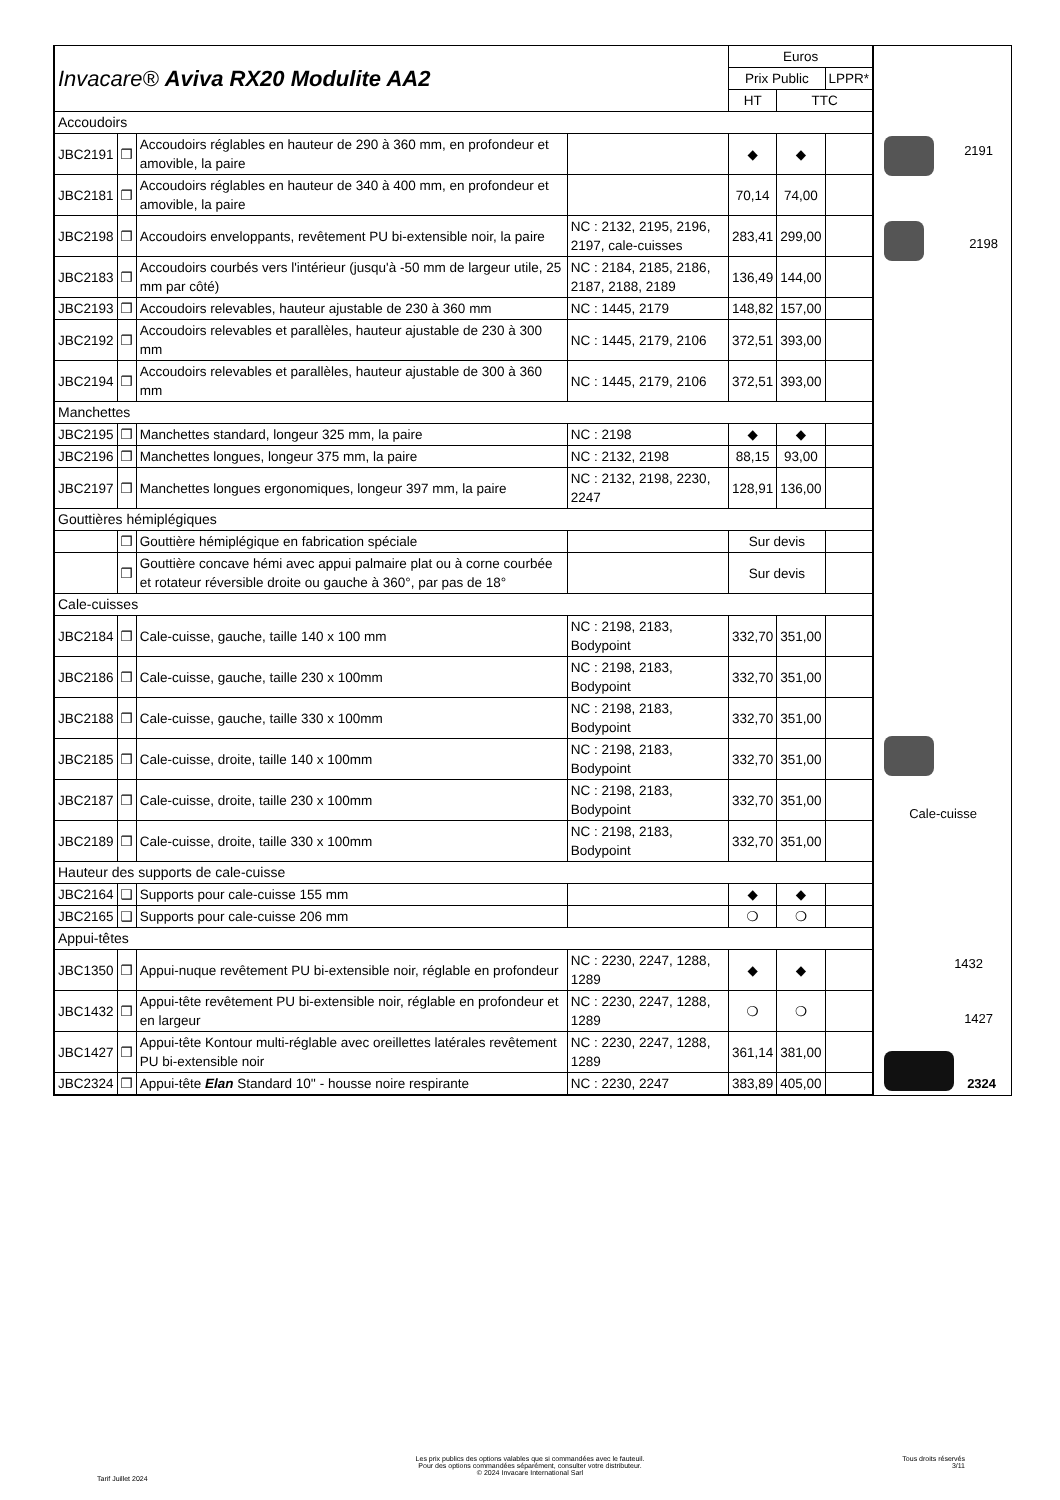| Invacare® Aviva RX20 Modulite AA2 | | | | Euros | | |
| --- | --- | --- | --- | --- | --- | --- |
| | | | | Prix Public | | LPPR* |
| | | | | HT | TTC | |
| Accoudoirs | | | | | | |
| JBC2191 | ❒ | Accoudoirs réglables en hauteur de 290 à 360 mm, en profondeur et amovible, la paire | | ◆ | ◆ | |
| JBC2181 | ❒ | Accoudoirs réglables en hauteur de 340 à 400 mm, en profondeur et amovible, la paire | | 70,14 | 74,00 | |
| JBC2198 | ❒ | Accoudoirs enveloppants, revêtement PU bi-extensible noir, la paire | NC : 2132, 2195, 2196, 2197, cale-cuisses | 283,41 | 299,00 | |
| JBC2183 | ❒ | Accoudoirs courbés vers l'intérieur (jusqu'à -50 mm de largeur utile, 25 mm par côté) | NC : 2184, 2185, 2186, 2187, 2188, 2189 | 136,49 | 144,00 | |
| JBC2193 | ❒ | Accoudoirs relevables, hauteur ajustable de 230 à 360 mm | NC : 1445, 2179 | 148,82 | 157,00 | |
| JBC2192 | ❒ | Accoudoirs relevables et parallèles, hauteur ajustable de 230 à 300 mm | NC : 1445, 2179, 2106 | 372,51 | 393,00 | |
| JBC2194 | ❒ | Accoudoirs relevables et parallèles, hauteur ajustable de 300 à 360 mm | NC : 1445, 2179, 2106 | 372,51 | 393,00 | |
| Manchettes | | | | | | |
| JBC2195 | ❒ | Manchettes standard, longeur 325 mm, la paire | NC : 2198 | ◆ | ◆ | |
| JBC2196 | ❒ | Manchettes longues, longeur 375 mm, la paire | NC : 2132, 2198 | 88,15 | 93,00 | |
| JBC2197 | ❒ | Manchettes longues ergonomiques, longeur 397 mm, la paire | NC : 2132, 2198, 2230, 2247 | 128,91 | 136,00 | |
| Gouttières hémiplégiques | | | | | | |
| | ❒ | Gouttière hémiplégique en fabrication spéciale | | Sur devis | | |
| | ❒ | Gouttière concave hémi avec appui palmaire plat ou à corne courbée et rotateur réversible droite ou gauche à 360°, par pas de 18° | | Sur devis | | |
| Cale-cuisses | | | | | | |
| JBC2184 | ❒ | Cale-cuisse, gauche, taille 140 x 100 mm | NC : 2198, 2183, Bodypoint | 332,70 | 351,00 | |
| JBC2186 | ❒ | Cale-cuisse, gauche, taille 230 x 100mm | NC : 2198, 2183, Bodypoint | 332,70 | 351,00 | |
| JBC2188 | ❒ | Cale-cuisse, gauche, taille 330 x 100mm | NC : 2198, 2183, Bodypoint | 332,70 | 351,00 | |
| JBC2185 | ❒ | Cale-cuisse, droite, taille 140 x 100mm | NC : 2198, 2183, Bodypoint | 332,70 | 351,00 | |
| JBC2187 | ❒ | Cale-cuisse, droite, taille 230 x 100mm | NC : 2198, 2183, Bodypoint | 332,70 | 351,00 | |
| JBC2189 | ❒ | Cale-cuisse, droite, taille 330 x 100mm | NC : 2198, 2183, Bodypoint | 332,70 | 351,00 | |
| Hauteur des supports de cale-cuisse | | | | | | |
| JBC2164 | ❑ | Supports pour cale-cuisse 155 mm | | ◆ | ◆ | |
| JBC2165 | ❑ | Supports pour cale-cuisse 206 mm | | ❍ | ❍ | |
| Appui-têtes | | | | | | |
| JBC1350 | ❒ | Appui-nuque revêtement PU bi-extensible noir, réglable en profondeur | NC : 2230, 2247, 1288, 1289 | ◆ | ◆ | |
| JBC1432 | ❒ | Appui-tête revêtement PU bi-extensible noir, réglable en profondeur et en largeur | NC : 2230, 2247, 1288, 1289 | ❍ | ❍ | |
| JBC1427 | ❒ | Appui-tête Kontour multi-réglable avec oreillettes latérales revêtement PU bi-extensible noir | NC : 2230, 2247, 1288, 1289 | 361,14 | 381,00 | |
| JBC2324 | ❒ | Appui-tête Elan Standard 10'' - housse noire respirante | NC : 2230, 2247 | 383,89 | 405,00 | |
2191
2198
Cale-cuisse
1432
1427
2324
Tarif Juillet 2024
Les prix publics des options valables que si commandées avec le fauteuil.
Pour des options commandées séparément, consulter votre distributeur.
© 2024 Invacare International Sarl
Tous droits réservés
3/11